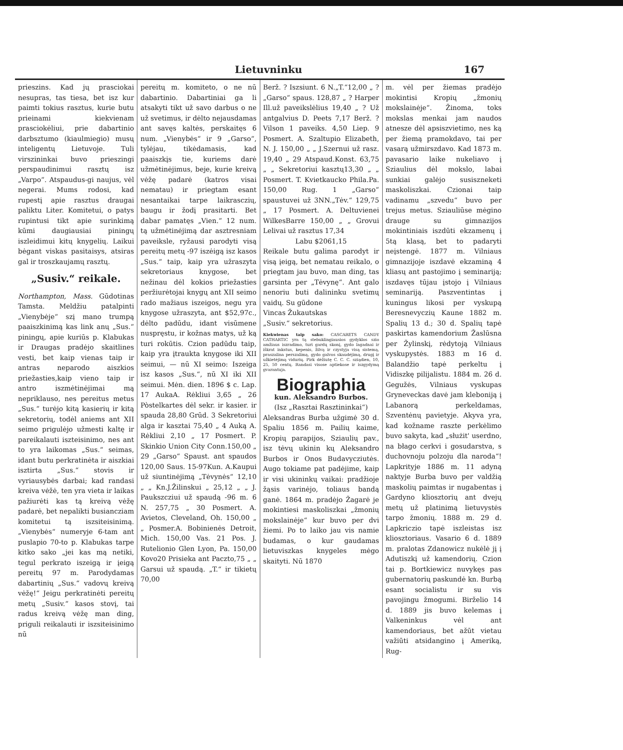Lietuvninku 167
prieszins. Kad jų prasciokai nesupras, tas tiesa, bet isz kur paimti tokius rasztus, kurie butu prieinami kiekvienam prasciokėliui, prie dabartinio darbsztumo (kiaulmiegio) musų inteligentų Lietuvoje. Tuli virszininkai buvo prieszingi perspaudinimui rasztų isz „Varpo“. Atspaudus-gi naujus, vėl negerai. Mums rodosi, kad rupestį apie rasztus draugai paliktu Liter. Komitetui, o patys rupintusi tikt apie surinkimą kūmi daugiausiai piningų iszleidimui kitų knygelių. Laikui bėgant viskas pasitaisys, atsiras gal ir troszkaujamų rasztų.
„Susiv.“ reikale.
Northampton, Mass. Gūdotinas Tamsta. Meldžiu patalpinti „Vienybėje“ szį mano trumpą paaiszkinimą kas link anų „Sus.“ piningų, apie kuriūs p. Klabukas ir Draugas pradėjo skaitlines vesti, bet kaip vienas taip ir antras neparodo aiszkios priežasties,kaip vieno taip ir antro iszmėtinėjimai mą nepriklauso, nes pereitus metus „Sus.“ turėjo kitą kasierių ir kitą sekretorių, todėl aniems ant XII seimo prigulėjo užmesti kaltę ir pareikalauti iszteisinimo, nes ant to yra laikomas „Sus.“ seimas, idant butu perkratinėta ir aiszkiai isztirta „Sus.“ stovis ir vyriausybės darbai; kad randasi kreiva vėžė, ten yra vieta ir laikas pažiurėti kas tą kreivą vėžę padarė, bet nepalikti busiancziam komitetui tą iszsiteisinimą. „Vienybės“ numeryje 6-tam ant puslapio 70-to p. Klabukas tarpe kitko sako „jei kas mą netiki, tegul perkrato iszeigą ir įeigą pereitų 97 m. Parodydamas dabartinių „Sus.“ vadovų kreivą vėžę!“ Jeigu perkratinėti pereitų metų „Susiv.“ kasos stovį, tai radus kreivą vėžę man ding, priguli reikalauti ir iszsiteisinimo nū
pereitų m. komiteto, o ne nū dabartinio. Dabartiniai ga li atsakyti tikt už savo darbus o ne už svetimus, ir dėlto nejausdamas ant savęs kaltės, perskaitęs 6 num. „Vienybės“ ir 9 „Garso“, tylėjau, tikėdamasis, kad paaiszkįs tie, kuriems darė užmėtinėjimus, bejе, kurie kreivą vėžę padarė (katros visai nematau) ir priegtam esant nesantaikai tarpe laikrasczių, baugu ir žodį prasitarti. Bet dabar pamatęs „Vien.“ 12 num. tą užmėtinėjimą dar asztresniam paveiksle, ryžausi parodyti visą pereitų metų -97 iszėigą isz kasos „Sus.“ taip, kaip yra užraszyta sekretoriaus knygose, bet nežinau dėl kokios priežasties peržiurėtojai knygų ant XII seimo rado mažiaus iszeigos, negu yra knygose užraszyta, ant $52,97c., dėlto padūdu, idant visūmene nuspręstu, ir kožnas matys, už ką turi rokūtis. Czion padūdu taip, kaip yra įtraukta knygose iki XII seimui, — nū XI seimo: Iszeiga isz kasos „Sus.“, nū XI iki XII seimui. Mėn. dien. 1896 $ c. Lap. 17 AukaA. Rėkliui 3,65 „ 26 Pòstelkartes dėl sekr. ir kasier. ir spauda 28,80 Grūd. 3 Sekretoriui alga ir kasztai 75,40 „ 4 Auką A. Rėkliui 2,10 „ 17 Posmert. P. Skinkio Union City Conn.150,00 „ 29 „Garso“ Spaust. ant spaudos 120,00 Saus. 15-97Kun. A.Kaupui už siuntinėjimą „Tėvynės“ 12,10 „ „ Kn.J.Žilinskui „ 25,12 „ „ J. Paukszcziui už spaudą -96 m. 6 N. 257,75 „ 30 Posmert. A. Avietos, Cleveland, Oh. 150,00 „ „ Posmer.A. Bobinienės Detroit, Mich. 150,00 Vas. 21 Pos. J. Rutelionio Glen Lyon, Pa. 150,00 Kovo20 Prisieka ant Paczto,75 „ „ Garsui už spaudą. „T.“ ir tikietų 70,00
Berž. ? Iszsiunt. 6 N.„T.“12,00 „ ? „Garso“ spaus. 128,87 „ ? Harper Ill.už paveikslėlius 19,40 „ ? Už antgalvius D. Peets 7,17 Berž. ? Vilson 1 paveiks. 4,50 Liep. 9 Posmert. A. Szaltupio Elizabeth, N. J. 150,00 „ „ J.Szernui už rasz. 19,40 „ 29 Atspaud.Konst. 63,75 „ „ Sekretoriui kasztų13,30 „ „ Posmert. T. Kvietkaucko Phila.Pa. 150,00 Rug. 1 „Garso“ spaustuvei už 3NN.„Tėv.“ 129,75 „ 17 Posmert. A. Deltuvienei WilkesBarre 150,00 „ „ Grovui Lelivai už rasztus 17,34
Labu $2061,15
Reikale butu galima parodyt ir visą įeigą, bet nematau reikalo, o priegtam jau buvo, man ding, tas garsinta per „Tėvynę“. Ant galo nenoriu buti dalininku svetimų vaidų. Su gūdone
Vincas Žukautskas
„Susiv.“ sekretorius.
Kiekwienas taip sako: CASCARETS CANDY CATHARTIC yra tą stebuklingiausios gydyklos szio amžiaus iszradimo, turi gardų skonį, gydo lagadnai ir iškrat inkstus, kepenis, žilvą ir czystyja visą sistemą, praszalina perszalimą, gydo galvos skaudėjimą, drugį ir užkietėjimą vidurių. Pirk dėžiutę C. C. C. sziądien, 10, 25, 50 centų. Randasi visose aptiekose ir iszgydymą gvarantuja.
Biographia
kun. Aleksandro Burbos.
(Isz „Rasztai Rasztininkai“)
Aleksandras Burba užgimė 30 d. Spaliu 1856 m. Pailių kaime, Kropių parapijos, Sziaulių pav., isz tėvų ukinin kų Aleksandro Burbos ir Onos Budavycziutės. Augo tokiame pat padėjime, kaip ir visi ukininkų vaikai: pradžioje žąsis varinėjo, toliaus bandą ganė. 1864 m. pradėjo Žagarė je mokintiesi maskoliszkai „žmonių mokslainėje“ kur buvo per dvi žiemi. Po to laiko jau vis namie budamas, o kur gaudamas lietuviszkas knygeles mėgo skaityti. Nū 1870
m. vėl per žiemas pradėjo mokintisi Kropių „žmonių mokslainėje“. Žinoma, toks mokslas menkai jam naudos atnesze dėl apsiszvietimo, nes ką per žiemą pramokdavo, tai per vasarą užmirszdavo. Kad 1873 m. pavasario laike nukeliavo į Sziaulius dėl mokslo, labai sunkiai galėjo susiszneketi maskoliszkai. Czionai taip vadinamu „szvedu“ buvo per trejus metus. Sziauliūse mėgino drauge su gimnazijos mokintiniais iszdūti ekzamenų į 5tą klasą, bet to padaryti neįstengė. 1877 m. Vilniaus gimnazijoje iszdavė ekzaminą 4 kliasų ant pastojimo į seminariją; iszdavęs tūjau įstojo į Vilniaus seminariją. Paszventintas į kuningus likosi per vyskupą Beresnevyczių Kaune 1882 m. Spalių 13 d.; 30 d. Spalių tapė paskirtas kamendorium Žaslūsna per Žylinskį, rėdytoją Vilniaus vyskupystės. 1883 m 16 d. Balandžio tapė perkeltu į Vidiszkę pilijalistu. 1884 m. 26 d. Gegužės, Vilniaus vyskupas Gryneveckas davė jam kleboniją į Labanorą perkeldamas, Szventėnų pavietyje. Akyva yra, kad kožname raszte perkėlimo buvo sakyta, kad „służit' userdno, na błago cerkvi i gosudarstva, s duchovnoju polzoju dla naroda“! Lapkrityje 1886 m. 11 adyną naktyje Burba buvo per valdžią maskolių paimtas ir nugabentas į Gardyno kliosztorių ant dvejų metų už platinimą lietuvystės tarpo žmonių. 1888 m. 29 d. Lapkriczio tapė iszleistas isz kliosztoriaus. Vasario 6 d. 1889 m. pralotas Zdanowicz nukėlė jį į Adutiszkį už kamendorių. Czion tai p. Bortkiewicz nuvykęs pas gubernatorių paskundė kn. Burbą esant socialistu ir su vis pavojingu žmogumi. Birželio 14 d. 1889 jis buvo kelemas į Valkeninkus vėl ant kamendoriaus, bet ažūt vietau važiūti atsidangino į Ameriką, Rug-